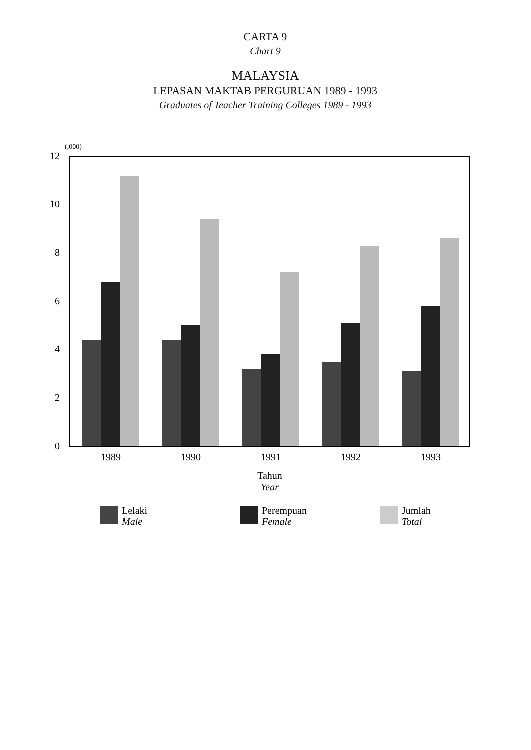CARTA 9
Chart 9
MALAYSIA
LEPASAN MAKTAB PERGURUAN 1989 - 1993
Graduates of Teacher Training Colleges 1989 - 1993
(,000)
0
2
4
6
8
10
12
1989
1990
1991
1992
1993
Tahun
Year
Lelaki
Male
Perempuan
Female
Jumlah
Total